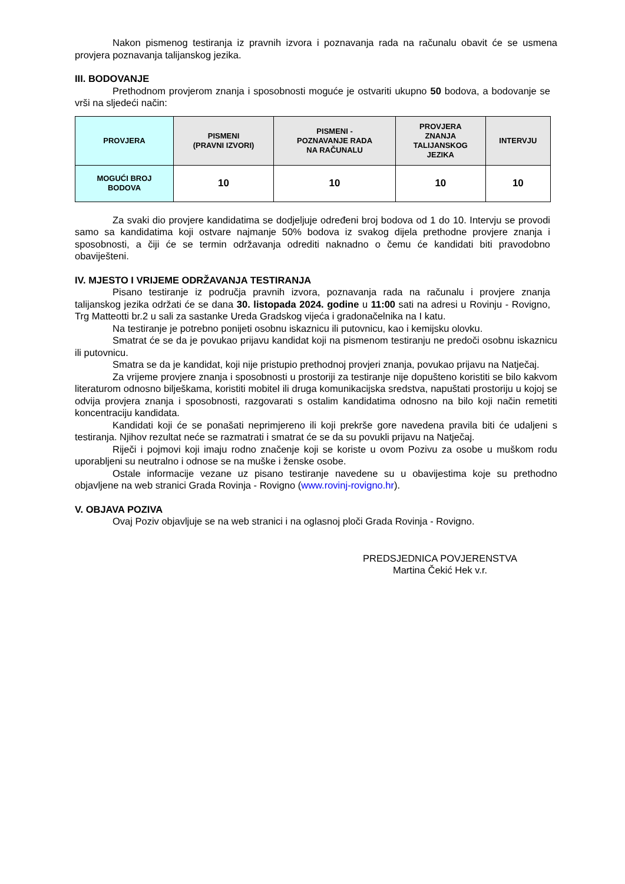Nakon pismenog testiranja iz pravnih izvora i poznavanja rada na računalu obavit će se usmena provjera poznavanja talijanskog jezika.
III. BODOVANJE
Prethodnom provjerom znanja i sposobnosti moguće je ostvariti ukupno 50 bodova, a bodovanje se vrši na sljedeći način:
| PROVJERA | PISMENI (PRAVNI IZVORI) | PISMENI - POZNAVANJE RADA NA RAČUNALU | PROVJERA ZNANJA TALIJANSKOG JEZIKA | INTERVJU |
| --- | --- | --- | --- | --- |
| MOGUĆI BROJ BODOVA | 10 | 10 | 10 | 10 |
Za svaki dio provjere kandidatima se dodjeljuje određeni broj bodova od 1 do 10. Intervju se provodi samo sa kandidatima koji ostvare najmanje 50% bodova iz svakog dijela prethodne provjere znanja i sposobnosti, a čiji će se termin održavanja odrediti naknadno o čemu će kandidati biti pravodobno obaviješteni.
IV. MJESTO I VRIJEME ODRŽAVANJA TESTIRANJA
Pisano testiranje iz područja pravnih izvora, poznavanja rada na računalu i provjere znanja talijanskog jezika održati će se dana 30. listopada 2024. godine u 11:00 sati na adresi u Rovinju - Rovigno, Trg Matteotti br.2 u sali za sastanke Ureda Gradskog vijeća i gradonačelnika na I katu.
Na testiranje je potrebno ponijeti osobnu iskaznicu ili putovnicu, kao i kemijsku olovku.
Smatrat će se da je povukao prijavu kandidat koji na pismenom testiranju ne predoči osobnu iskaznicu ili putovnicu.
Smatra se da je kandidat, koji nije pristupio prethodnoj provjeri znanja, povukao prijavu na Natječaj.
Za vrijeme provjere znanja i sposobnosti u prostoriji za testiranje nije dopušteno koristiti se bilo kakvom literaturom odnosno bilješkama, koristiti mobitel ili druga komunikacijska sredstva, napuštati prostoriju u kojoj se odvija provjera znanja i sposobnosti, razgovarati s ostalim kandidatima odnosno na bilo koji način remetiti koncentraciju kandidata.
Kandidati koji će se ponašati neprimjereno ili koji prekrše gore navedena pravila biti će udaljeni s testiranja. Njihov rezultat neće se razmatrati i smatrat će se da su povukli prijavu na Natječaj.
Riječi i pojmovi koji imaju rodno značenje koji se koriste u ovom Pozivu za osobe u muškom rodu uporabljeni su neutralno i odnose se na muške i ženske osobe.
Ostale informacije vezane uz pisano testiranje navedene su u obavijestima koje su prethodno objavljene na web stranici Grada Rovinja - Rovigno (www.rovinj-rovigno.hr).
V. OBJAVA POZIVA
Ovaj Poziv objavljuje se na web stranici i na oglasnoj ploči Grada Rovinja - Rovigno.
PREDSJEDNICA POVJERENSTVA
Martina Čekić Hek v.r.